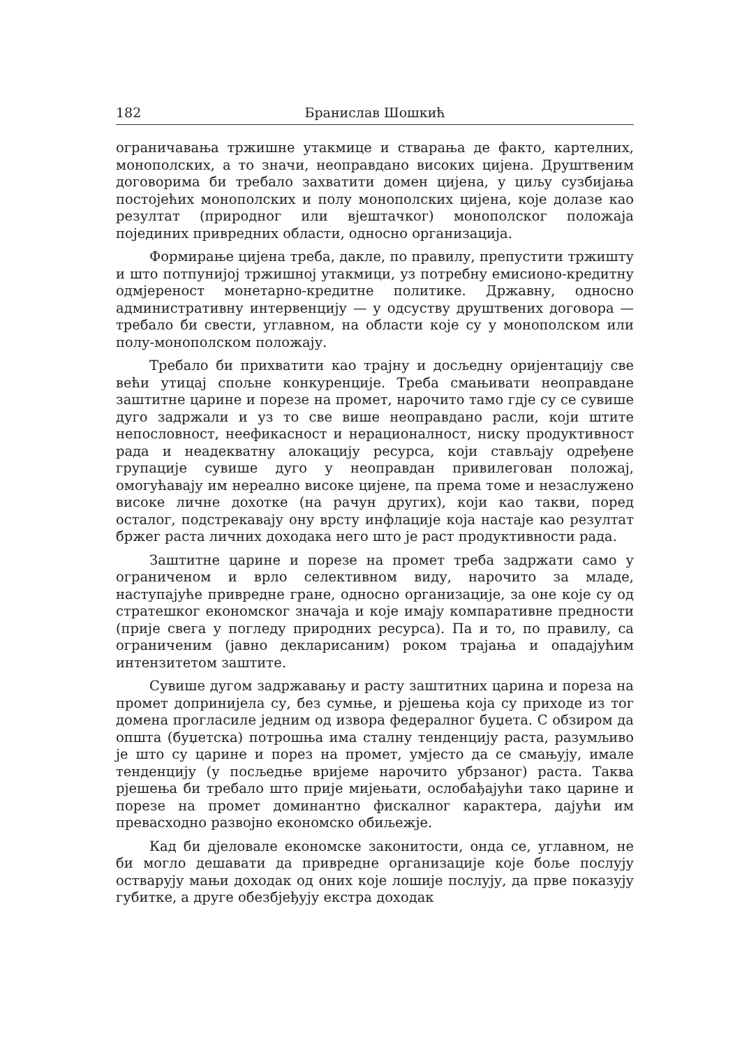182 Бранислав Шошкић
ограничавања тржишне утакмице и стварања де факто, картелних, монополских, а то значи, неоправдано високих цијена. Друштвеним договорима би требало захватити домен цијена, у циљу сузбијања постојећих монополских и полу монополских цијена, које долазе као резултат (природног или вјештачког) монополског положаја појединих привредних области, односно организација.
Формирање цијена треба, дакле, по правилу, препустити тржишту и што потпунијој тржишној утакмици, уз потребну емисионо-кредитну одмјереност монетарно-кредитне политике. Државну, односно административну интервенцију — у одсуству друштвених договора — требало би свести, углавном, на области које су у монополском или полу-монополском положају.
Требало би прихватити као трајну и досљедну оријентацију све већи утицај спољне конкуренције. Треба смањивати неоправдане заштитне царине и порезе на промет, нарочито тамо гдје су се сувише дуго задржали и уз то све више неоправдано расли, који штите непословност, неефикасност и нерационалност, ниску продуктивност рада и неадекватну алокацију ресурса, који стављају одређене групације сувише дуго у неоправдан привилегован положај, омогућавају им нереално високе цијене, па према томе и незаслужено високе личне дохотке (на рачун других), који као такви, поред осталог, подстрекавају ону врсту инфлације која настаје као резултат бржег раста личних доходака него што је раст продуктивности рада.
Заштитне царине и порезе на промет треба задржати само у ограниченом и врло селективном виду, нарочито за младе, наступајуће привредне гране, односно организације, за оне које су од стратешког економског значаја и које имају компаративне предности (прије свега у погледу природних ресурса). Па и то, по правилу, са ограниченим (јавно декларисаним) роком трајања и опадајућим интензитетом заштите.
Сувише дугом задржавању и расту заштитних царина и пореза на промет допринијела су, без сумње, и рјешења која су приходе из тог домена прогласиле једним од извора федералног буџета. С обзиром да општа (буџетска) потрошња има сталну тенденцију раста, разумљиво је што су царине и порез на промет, умјесто да се смањују, имале тенденцију (у посљедње вријеме нарочито убрзаног) раста. Таква рјешења би требало што прије мијењати, ослобађајући тако царине и порезе на промет доминантно фискалног карактера, дајући им превасходно развојно економско обиљежје.
Кад би дјеловале економске законитости, онда се, углавном, не би могло дешавати да привредне организације које боље послују остварују мањи доходак од оних које лошије послују, да прве показују губитке, а друге обезбјеђују екстра доходак